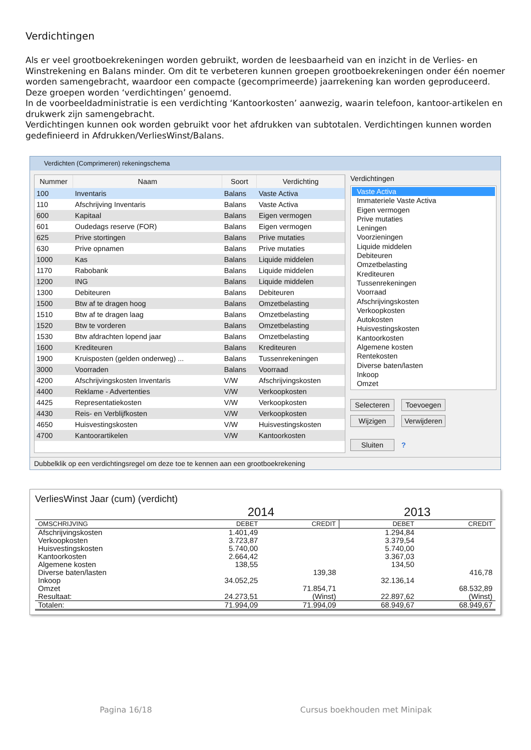Verdichtingen
Als er veel grootboekrekeningen worden gebruikt, worden de leesbaarheid van en inzicht in de Verlies- en Winstrekening en Balans minder. Om dit te verbeteren kunnen groepen grootboekrekeningen onder één noemer worden samengebracht, waardoor een compacte (gecomprimeerde) jaarrekening kan worden geproduceerd. Deze groepen worden ‘verdichtingen’ genoemd.
In de voorbeeldadministratie is een verdichting ‘Kantoorkosten’ aanwezig, waarin telefoon, kantoor-artikelen en drukwerk zijn samengebracht.
Verdichtingen kunnen ook worden gebruikt voor het afdrukken van subtotalen. Verdichtingen kunnen worden gedefinieerd in Afdrukken/VerliesWinst/Balans.
Verdichten (Comprimeren) rekeningschema
| Nummer | Naam | Soort | Verdichting |
| --- | --- | --- | --- |
| 100 | Inventaris | Balans | Vaste Activa |
| 110 | Afschrijving Inventaris | Balans | Vaste Activa |
| 600 | Kapitaal | Balans | Eigen vermogen |
| 601 | Oudedags reserve (FOR) | Balans | Eigen vermogen |
| 625 | Prive stortingen | Balans | Prive mutaties |
| 630 | Prive opnamen | Balans | Prive mutaties |
| 1000 | Kas | Balans | Liquide middelen |
| 1170 | Rabobank | Balans | Liquide middelen |
| 1200 | ING | Balans | Liquide middelen |
| 1300 | Debiteuren | Balans | Debiteuren |
| 1500 | Btw af te dragen hoog | Balans | Omzetbelasting |
| 1510 | Btw af te dragen laag | Balans | Omzetbelasting |
| 1520 | Btw te vorderen | Balans | Omzetbelasting |
| 1530 | Btw afdrachten lopend jaar | Balans | Omzetbelasting |
| 1600 | Krediteuren | Balans | Krediteuren |
| 1900 | Kruisposten (gelden onderweg) ... | Balans | Tussenrekeningen |
| 3000 | Voorraden | Balans | Voorraad |
| 4200 | Afschrijvingskosten Inventaris | V/W | Afschrijvingskosten |
| 4400 | Reklame - Advertenties | V/W | Verkoopkosten |
| 4425 | Representatiekosten | V/W | Verkoopkosten |
| 4430 | Reis- en Verblijfkosten | V/W | Verkoopkosten |
| 4650 | Huisvestingskosten | V/W | Huisvestingskosten |
| 4700 | Kantoorartikelen | V/W | Kantoorkosten |
Verdichtingen
Vaste Activa
Immateriele Vaste Activa
Eigen vermogen
Prive mutaties
Leningen
Voorzieningen
Liquide middelen
Debiteuren
Omzetbelasting
Krediteuren
Tussenrekeningen
Voorraad
Afschrijvingskosten
Verkoopkosten
Autokosten
Huisvestingskosten
Kantoorkosten
Algemene kosten
Rentekosten
Diverse baten/lasten
Inkoop
Omzet
Selecteren Toevoegen
Wijzigen Verwijderen
Sluiten ?
Dubbelklik op een verdichtingsregel om deze toe te kennen aan een grootboekrekening
VerliesWinst Jaar (cum) (verdicht)
| | 2014 | | 2013 | |
| OMSCHRIJVING | DEBET | CREDIT | DEBET | CREDIT |
| Afschrijvingskosten | 1.401,49 | | 1.294,84 | |
| Verkoopkosten | 3.723,87 | | 3.379,54 | |
| Huisvestingskosten | 5.740,00 | | 5.740,00 | |
| Kantoorkosten | 2.664,42 | | 3.367,03 | |
| Algemene kosten | 138,55 | | 134,50 | |
| Diverse baten/lasten | | 139,38 | | 416,78 |
| Inkoop | 34.052,25 | | 32.136,14 | |
| Omzet | | 71.854,71 | | 68.532,89 |
| Resultaat: | 24.273,51 | (Winst) | 22.897,62 | (Winst) |
| Totalen: | 71.994,09 | 71.994,09 | 68.949,67 | 68.949,67 |
Pagina 16/18 Cursus boekhouden met Minipak